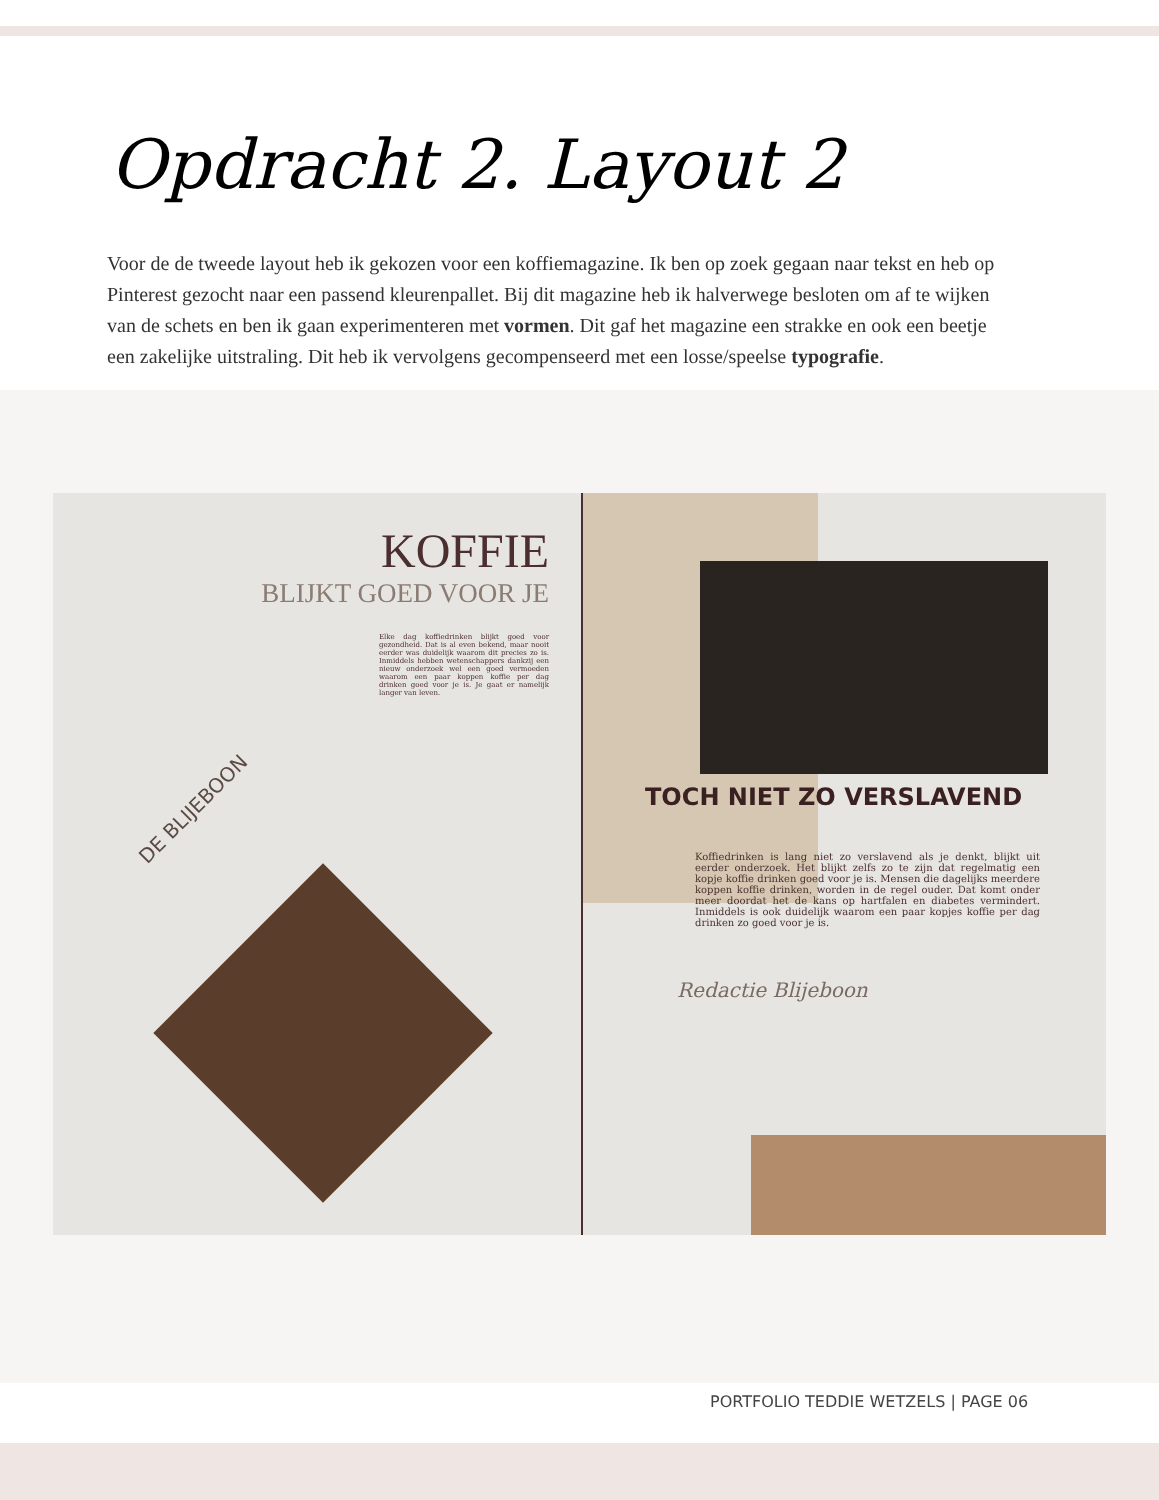Opdracht 2. Layout 2
Voor de de tweede layout heb ik gekozen voor een koffiemagazine. Ik ben op zoek gegaan naar tekst en heb op Pinterest gezocht naar een passend kleurenpallet. Bij dit magazine heb ik halverwege besloten om af te wijken van de schets en ben ik gaan experimenteren met vormen. Dit gaf het magazine een strakke en ook een beetje een zakelijke uitstraling. Dit heb ik vervolgens gecompenseerd met een losse/speelse typografie.
KOFFIE
BLIJKT GOED VOOR JE
Elke dag koffiedrinken blijkt goed voor gezondheid. Dat is al even bekend, maar nooit eerder was duidelijk waarom dit precies zo is. Inmiddels hebben wetenschappers dankzij een nieuw onderzoek wel een goed vermoeden waarom een paar koppen koffie per dag drinken goed voor je is. Je gaat er namelijk langer van leven.
DE BLIJEBOON
TOCH NIET ZO VERSLAVEND
Koffiedrinken is lang niet zo verslavend als je denkt, blijkt uit eerder onderzoek. Het blijkt zelfs zo te zijn dat regelmatig een kopje koffie drinken goed voor je is. Mensen die dagelijks meerdere koppen koffie drinken, worden in de regel ouder. Dat komt onder meer doordat het de kans op hartfalen en diabetes vermindert. Inmiddels is ook duidelijk waarom een paar kopjes koffie per dag drinken zo goed voor je is.
Redactie Blijeboon
PORTFOLIO TEDDIE WETZELS | PAGE 06